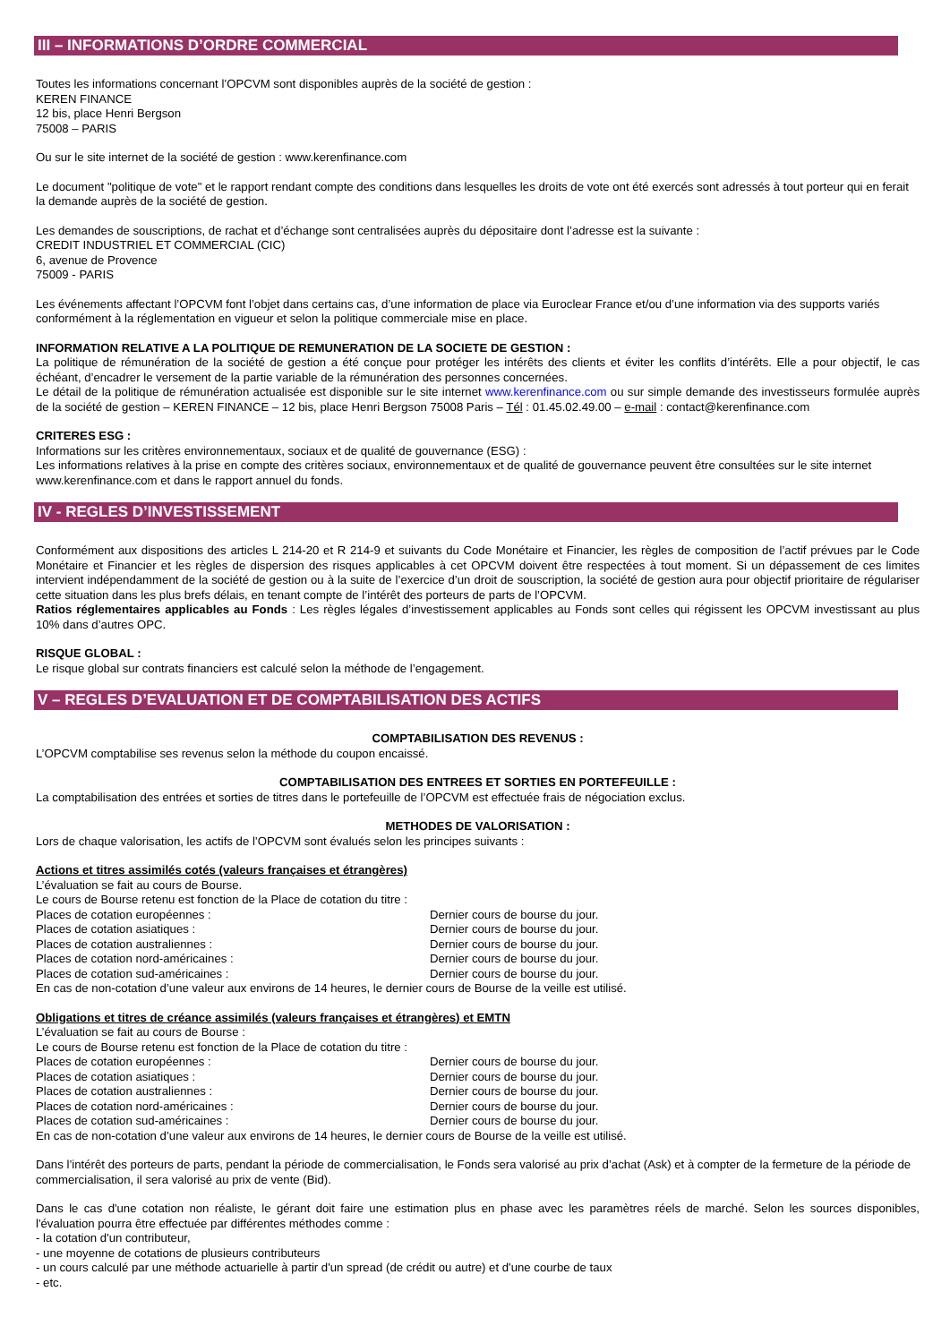III – INFORMATIONS D’ORDRE COMMERCIAL
Toutes les informations concernant l’OPCVM sont disponibles auprès de la société de gestion :
KEREN FINANCE
12 bis, place Henri Bergson
75008 – PARIS
Ou sur le site internet de la société de gestion : www.kerenfinance.com
Le document "politique de vote" et le rapport rendant compte des conditions dans lesquelles les droits de vote ont été exercés sont adressés à tout porteur qui en ferait la demande auprès de la société de gestion.
Les demandes de souscriptions, de rachat et d’échange sont centralisées auprès du dépositaire dont l’adresse est la suivante :
CREDIT INDUSTRIEL ET COMMERCIAL (CIC)
6, avenue de Provence
75009 - PARIS
Les événements affectant l’OPCVM font l’objet dans certains cas, d’une information de place via Euroclear France et/ou d’une information via des supports variés conformément à la réglementation en vigueur et selon la politique commerciale mise en place.
INFORMATION RELATIVE A LA POLITIQUE DE REMUNERATION DE LA SOCIETE DE GESTION :
La politique de rémunération de la société de gestion a été conçue pour protéger les intérêts des clients et éviter les conflits d’intérêts. Elle a pour objectif, le cas échéant, d’encadrer le versement de la partie variable de la rémunération des personnes concernées.
Le détail de la politique de rémunération actualisée est disponible sur le site internet www.kerenfinance.com ou sur simple demande des investisseurs formulée auprès de la société de gestion – KEREN FINANCE – 12 bis, place Henri Bergson 75008 Paris – Tél : 01.45.02.49.00 – e-mail : contact@kerenfinance.com
CRITERES ESG :
Informations sur les critères environnementaux, sociaux et de qualité de gouvernance (ESG) :
Les informations relatives à la prise en compte des critères sociaux, environnementaux et de qualité de gouvernance peuvent être consultées sur le site internet www.kerenfinance.com et dans le rapport annuel du fonds.
IV - REGLES D’INVESTISSEMENT
Conformément aux dispositions des articles L 214-20 et R 214-9 et suivants du Code Monétaire et Financier, les règles de composition de l’actif prévues par le Code Monétaire et Financier et les règles de dispersion des risques applicables à cet OPCVM doivent être respectées à tout moment. Si un dépassement de ces limites intervient indépendamment de la société de gestion ou à la suite de l’exercice d’un droit de souscription, la société de gestion aura pour objectif prioritaire de régulariser cette situation dans les plus brefs délais, en tenant compte de l’intérêt des porteurs de parts de l’OPCVM.
Ratios réglementaires applicables au Fonds : Les règles légales d’investissement applicables au Fonds sont celles qui régissent les OPCVM investissant au plus 10% dans d’autres OPC.
RISQUE GLOBAL :
Le risque global sur contrats financiers est calculé selon la méthode de l’engagement.
V – REGLES D’EVALUATION ET DE COMPTABILISATION DES ACTIFS
COMPTABILISATION DES REVENUS :
L’OPCVM comptabilise ses revenus selon la méthode du coupon encaissé.
COMPTABILISATION DES ENTREES ET SORTIES EN PORTEFEUILLE :
La comptabilisation des entrées et sorties de titres dans le portefeuille de l’OPCVM est effectuée frais de négociation exclus.
METHODES DE VALORISATION :
Lors de chaque valorisation, les actifs de l’OPCVM sont évalués selon les principes suivants :
Actions et titres assimilés cotés (valeurs françaises et étrangères)
L’évaluation se fait au cours de Bourse.
Le cours de Bourse retenu est fonction de la Place de cotation du titre :
Places de cotation européennes : Dernier cours de bourse du jour.
Places de cotation asiatiques : Dernier cours de bourse du jour.
Places de cotation australiennes : Dernier cours de bourse du jour.
Places de cotation nord-américaines : Dernier cours de bourse du jour.
Places de cotation sud-américaines : Dernier cours de bourse du jour.
En cas de non-cotation d’une valeur aux environs de 14 heures, le dernier cours de Bourse de la veille est utilisé.
Obligations et titres de créance assimilés (valeurs françaises et étrangères) et EMTN
L’évaluation se fait au cours de Bourse :
Le cours de Bourse retenu est fonction de la Place de cotation du titre :
Places de cotation européennes : Dernier cours de bourse du jour.
Places de cotation asiatiques : Dernier cours de bourse du jour.
Places de cotation australiennes : Dernier cours de bourse du jour.
Places de cotation nord-américaines : Dernier cours de bourse du jour.
Places de cotation sud-américaines : Dernier cours de bourse du jour.
En cas de non-cotation d’une valeur aux environs de 14 heures, le dernier cours de Bourse de la veille est utilisé.
Dans l’intérêt des porteurs de parts, pendant la période de commercialisation, le Fonds sera valorisé au prix d’achat (Ask) et à compter de la fermeture de la période de commercialisation, il sera valorisé au prix de vente (Bid).
Dans le cas d'une cotation non réaliste, le gérant doit faire une estimation plus en phase avec les paramètres réels de marché. Selon les sources disponibles, l'évaluation pourra être effectuée par différentes méthodes comme :
- la cotation d'un contributeur,
- une moyenne de cotations de plusieurs contributeurs
- un cours calculé par une méthode actuarielle à partir d'un spread (de crédit ou autre) et d'une courbe de taux
- etc.